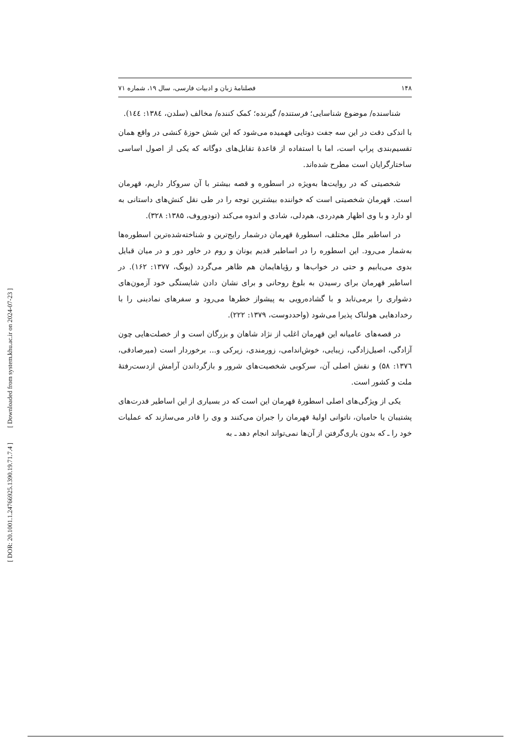[ Downloaded from system.khu.ac.ir on 2024-07-23 ]
[ DOR: 20.1001.1.24766925.1390.19.71.7.4 ]
۱۴۸ فصلنامۀ زبان و ادبیات فارسی، سال ۱۹، شماره ۷۱
شناسنده/ موضوع شناسایی؛ فرستنده/ گیرنده؛ کمک کننده/ مخالف (سلدن، ۱۳۸٤: ۱٤٤).
با اندکی دقت در این سه جفت دوتایی فهمیده می‌شود که این شش حوزۀ کنشی در واقع همان تقسیم‌بندی پراپ است، اما با استفاده از قاعدۀ تقابل‌های دوگانه که یکی از اصول اساسی ساختارگرایان است مطرح شده‌اند.
شخصیتی که در روایت‌ها به‌ویژه در اسطوره و قصه بیشتر با آن سروکار داریم، قهرمان است. قهرمان شخصیتی است که خواننده بیشترین توجه را در طی نقل کنش‌های داستانی به او دارد و با وی اظهار هم‌دردی، هم‌دلی، شادی و اندوه می‌کند (تودوروف، ۱۳۸۵: ۳۲۸).
در اساطیر ملل مختلف، اسطورۀ قهرمان درشمار رایج‌ترین و شناخته‌شده‌ترین اسطوره‌ها به‌شمار می‌رود. این اسطوره را در اساطیر قدیم یونان و روم در خاور دور و در میان قبایل بدوی می‌یابیم و حتی در خواب‌ها و رؤیاهایمان هم ظاهر می‌گردد (یونگ، ۱۳۷۷: ۱۶۲). در اساطیر قهرمان برای رسیدن به بلوغ روحانی و برای نشان دادن شایستگی خود آزمون‌های دشواری را برمی‌تابد و با گشاده‌رویی به پیشواز خطرها می‌رود و سفرهای نمادینی را با رخدادهایی هولناک پذیرا می‌شود (واحددوست، ۱۳۷۹: ۲۲۲).
در قصه‌های عامیانه این قهرمان اغلب از نژاد شاهان و بزرگان است و از خصلت‌هایی چون آزادگی، اصیل‌زادگی، زیبایی، خوش‌اندامی، زورمندی، زیرکی و... برخوردار است (میرصادقی، ۱۳۷٦: ۵۸) و نقش اصلی آن، سرکوبی شخصیت‌های شرور و بازگرداندن آرامش ازدست‌رفتۀ ملت و کشور است.
یکی از ویژگی‌های اصلی اسطورۀ قهرمان این است که در بسیاری از این اساطیر قدرت‌های پشتیبان یا حامیان، ناتوانی اولیۀ قهرمان را جبران می‌کنند و وی را قادر می‌سازند که عملیات خود را ـ که بدون یاری‌گرفتن از آن‌ها نمی‌تواند انجام دهد ـ به